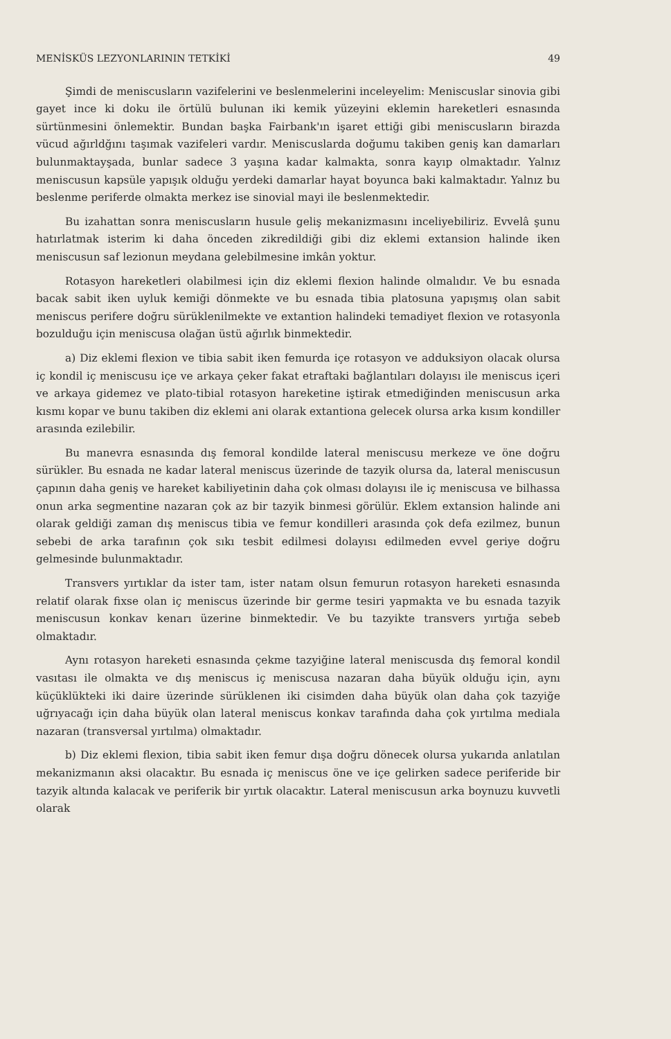MENİSKÜS LEZYONLARININ TETKİKİ 49
Şimdi de meniscusların vazifelerini ve beslenmelerini inceleyelim: Meniscuslar sinovia gibi gayet ince ki doku ile örtülü bulunan iki kemik yüzeyini eklemin hareketleri esnasında sürtünmesini önlemektir. Bundan başka Fairbank'ın işaret ettiği gibi meniscusların birazda vücud ağırldğını taşımak vazifeleri vardır. Meniscuslarda doğumu takiben geniş kan damarları bulunmaktayşada, bunlar sadece 3 yaşına kadar kalmakta, sonra kayıp olmaktadır. Yalnız meniscusun kapsüle yapışık olduğu yerdeki damarlar hayat boyunca baki kalmaktadır. Yalnız bu beslenme periferde olmakta merkez ise sinovial mayi ile beslenmektedir.
Bu izahattan sonra meniscusların husule geliş mekanizmasını inceliyebiliriz. Evvelâ şunu hatırlatmak isterim ki daha önceden zikredildiği gibi diz eklemi extansion halinde iken meniscusun saf lezionun meydana gelebilmesine imkân yoktur.
Rotasyon hareketleri olabilmesi için diz eklemi flexion halinde olmalıdır. Ve bu esnada bacak sabit iken uyluk kemiği dönmekte ve bu esnada tibia platosuna yapışmış olan sabit meniscus perifere doğru sürüklenilmekte ve extantion halindeki temadiyet flexion ve rotasyonla bozulduğu için meniscusa olağan üstü ağırlık binmektedir.
a) Diz eklemi flexion ve tibia sabit iken femurda içe rotasyon ve adduksiyon olacak olursa iç kondil iç meniscusu içe ve arkaya çeker fakat etraftaki bağlantıları dolayısı ile meniscus içeri ve arkaya gidemez ve plato-tibial rotasyon hareketine iştirak etmediğinden meniscusun arka kısmı kopar ve bunu takiben diz eklemi ani olarak extantiona gelecek olursa arka kısım kondiller arasında ezilebilir.
Bu manevra esnasında dış femoral kondilde lateral meniscusu merkeze ve öne doğru sürükler. Bu esnada ne kadar lateral meniscus üzerinde de tazyik olursa da, lateral meniscusun çapının daha geniş ve hareket kabiliyetinin daha çok olması dolayısı ile iç meniscusa ve bilhassa onun arka segmentine nazaran çok az bir tazyik binmesi görülür. Eklem extansion halinde ani olarak geldiği zaman dış meniscus tibia ve femur kondilleri arasında çok defa ezilmez, bunun sebebi de arka tarafının çok sıkı tesbit edilmesi dolayısı edilmeden evvel geriye doğru gelmesinde bulunmaktadır.
Transvers yırtıklar da ister tam, ister natam olsun femurun rotasyon hareketi esnasında relatif olarak fixse olan iç meniscus üzerinde bir germe tesiri yapmakta ve bu esnada tazyik meniscusun konkav kenarı üzerine binmektedir. Ve bu tazyikte transvers yırtığa sebeb olmaktadır.
Aynı rotasyon hareketi esnasında çekme tazyiğine lateral meniscusda dış femoral kondil vasıtası ile olmakta ve dış meniscus iç meniscusa nazaran daha büyük olduğu için, aynı küçüklükteki iki daire üzerinde sürüklenen iki cisimden daha büyük olan daha çok tazyiğe uğrıyacağı için daha büyük olan lateral meniscus konkav tarafında daha çok yırtılma mediala nazaran (transversal yırtılma) olmaktadır.
b) Diz eklemi flexion, tibia sabit iken femur dışa doğru dönecek olursa yukarıda anlatılan mekanizmanın aksi olacaktır. Bu esnada iç meniscus öne ve içe gelirken sadece periferide bir tazyik altında kalacak ve periferik bir yırtık olacaktır. Lateral meniscusun arka boynuzu kuvvetli olarak